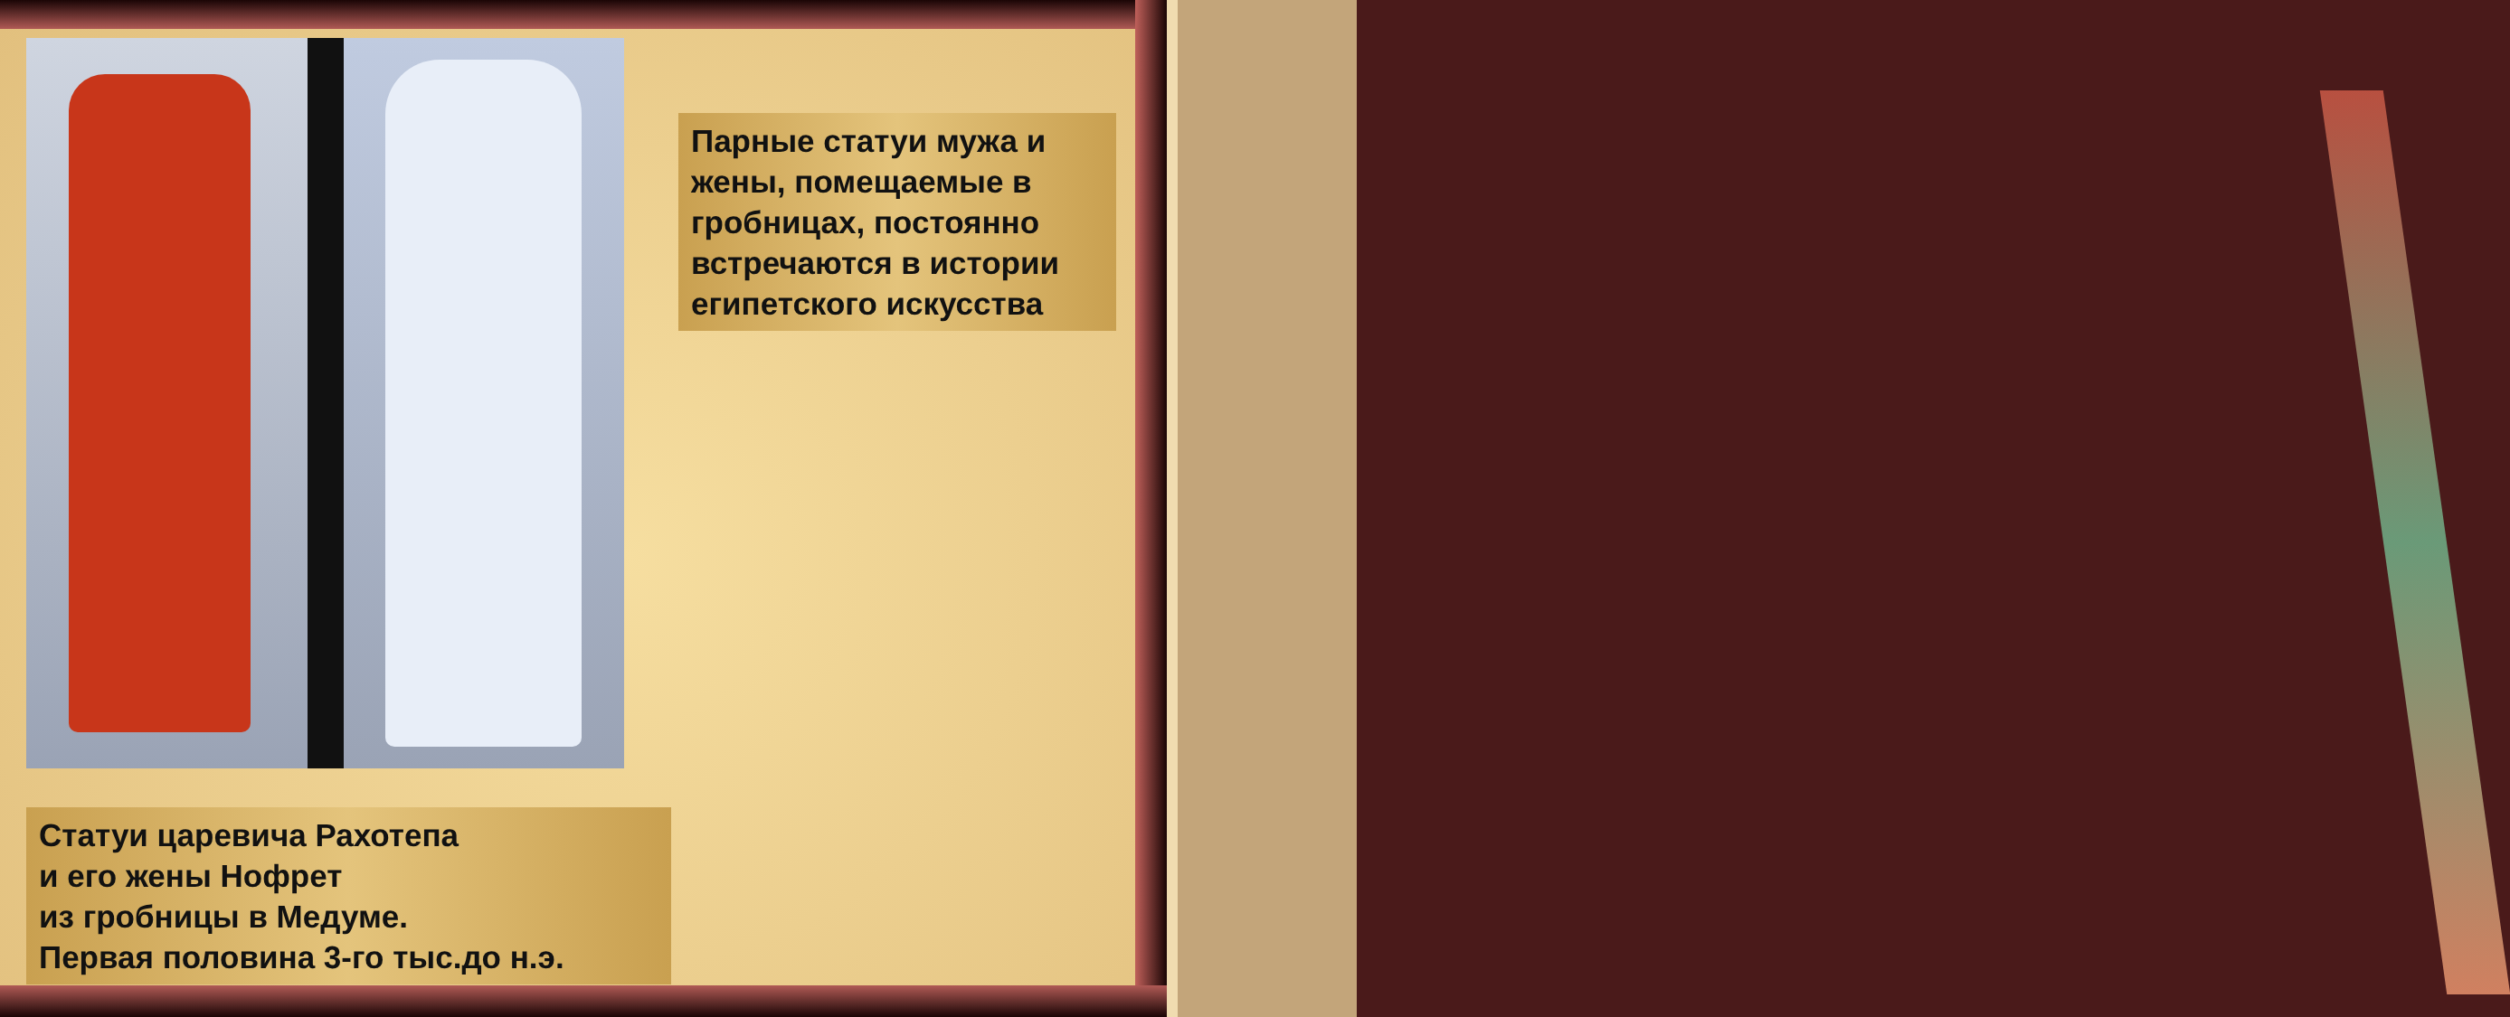Парные статуи мужа и жены, помещаемые в гробницах, постоянно встречаются в истории египетского искусства
Статуи царевича Рахотепа
и его жены Нофрет
из гробницы в Медуме.
Первая половина 3-го тыс.до н.э.